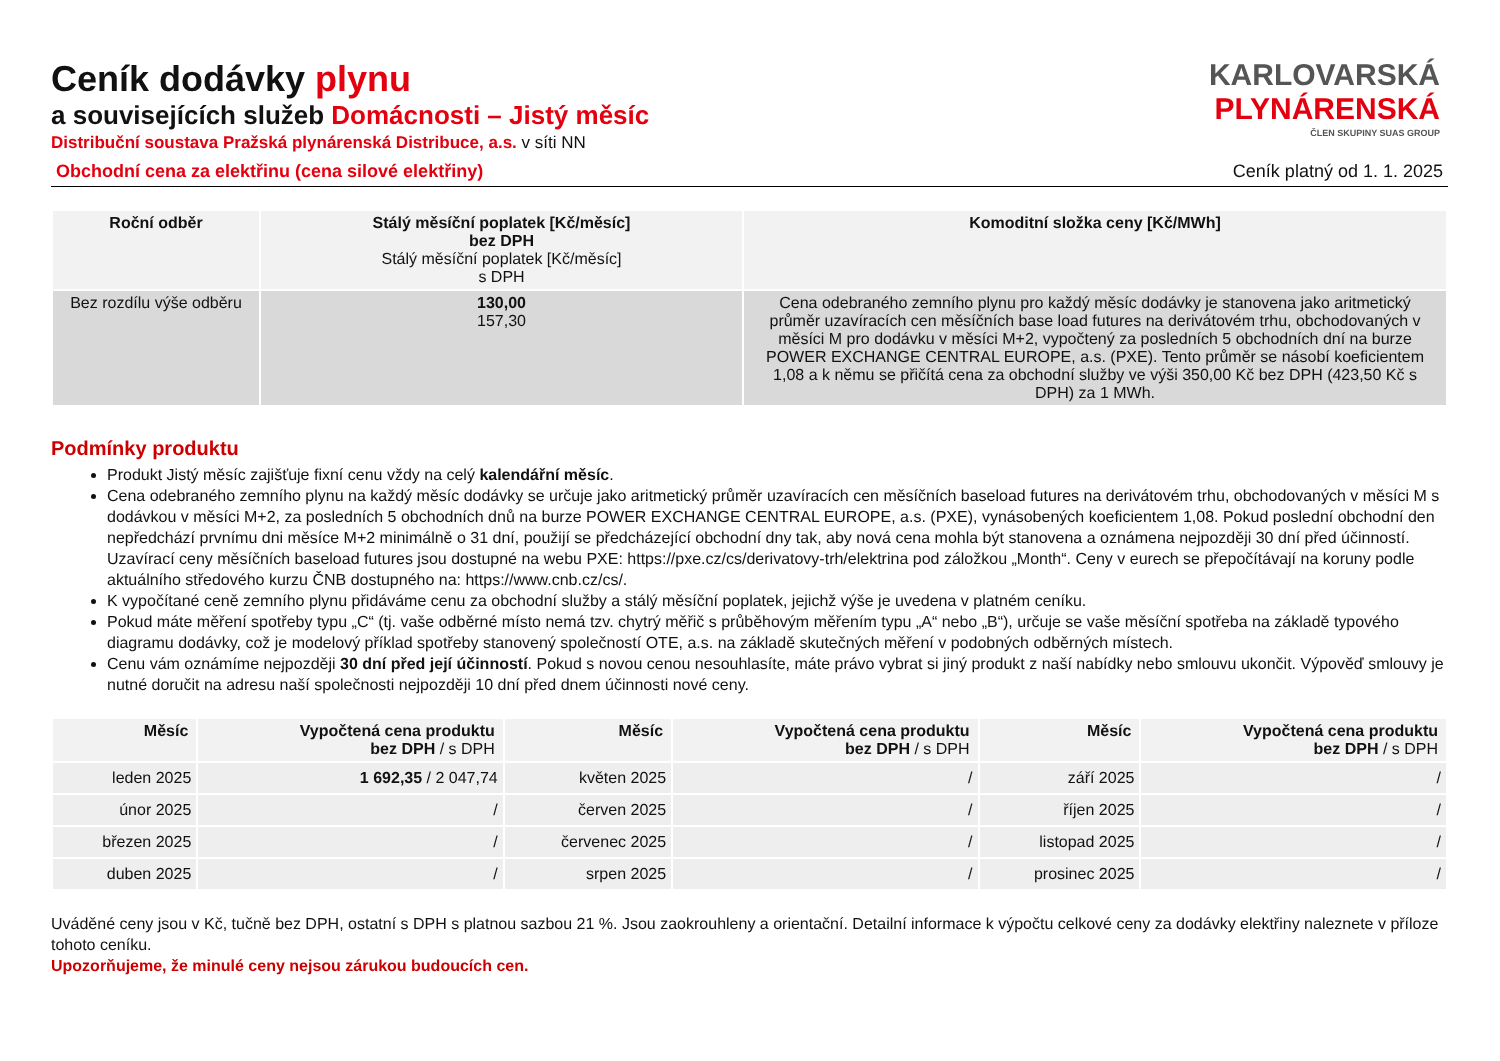Ceník dodávky plynu
a souvisejících služeb Domácnosti – Jistý měsíc
Distribuční soustava Pražská plynárenská Distribuce, a.s. v síti NN
KARLOVARSKÁ
PLYNÁRENSKÁ
ČLEN SKUPINY SUAS GROUP
Obchodní cena za elektřinu (cena silové elektřiny) Ceník platný od 1. 1. 2025
| Roční odběr | Stálý měsíční poplatek [Kč/měsíc] bez DPH Stálý měsíční poplatek [Kč/měsíc] s DPH | Komoditní složka ceny [Kč/MWh] |
| --- | --- | --- |
| Bez rozdílu výše odběru | 130,00 157,30 | Cena odebraného zemního plynu pro každý měsíc dodávky je stanovena jako aritmetický průměr uzavíracích cen měsíčních base load futures na derivátovém trhu, obchodovaných v měsíci M pro dodávku v měsíci M+2, vypočtený za posledních 5 obchodních dní na burze POWER EXCHANGE CENTRAL EUROPE, a.s. (PXE). Tento průměr se násobí koeficientem 1,08 a k němu se přičítá cena za obchodní služby ve výši 350,00 Kč bez DPH (423,50 Kč s DPH) za 1 MWh. |
Podmínky produktu
Produkt Jistý měsíc zajišťuje fixní cenu vždy na celý kalendářní měsíc.
Cena odebraného zemního plynu na každý měsíc dodávky se určuje jako aritmetický průměr uzavíracích cen měsíčních baseload futures na derivátovém trhu, obchodovaných v měsíci M s dodávkou v měsíci M+2, za posledních 5 obchodních dnů na burze POWER EXCHANGE CENTRAL EUROPE, a.s. (PXE), vynásobených koeficientem 1,08. Pokud poslední obchodní den nepředchází prvnímu dni měsíce M+2 minimálně o 31 dní, použijí se předcházející obchodní dny tak, aby nová cena mohla být stanovena a oznámena nejpozději 30 dní před účinností. Uzavírací ceny měsíčních baseload futures jsou dostupné na webu PXE: https://pxe.cz/cs/derivatovy-trh/elektrina pod záložkou „Month“. Ceny v eurech se přepočítávají na koruny podle aktuálního středového kurzu ČNB dostupného na: https://www.cnb.cz/cs/.
K vypočítané ceně zemního plynu přidáváme cenu za obchodní služby a stálý měsíční poplatek, jejichž výše je uvedena v platném ceníku.
Pokud máte měření spotřeby typu „C“ (tj. vaše odběrné místo nemá tzv. chytrý měřič s průběhovým měřením typu „A“ nebo „B“), určuje se vaše měsíční spotřeba na základě typového diagramu dodávky, což je modelový příklad spotřeby stanovený společností OTE, a.s. na základě skutečných měření v podobných odběrných místech.
Cenu vám oznámíme nejpozději 30 dní před její účinností. Pokud s novou cenou nesouhlasíte, máte právo vybrat si jiný produkt z naší nabídky nebo smlouvu ukončit. Výpověď smlouvy je nutné doručit na adresu naší společnosti nejpozději 10 dní před dnem účinnosti nové ceny.
| Měsíc | Vypočtená cena produktu bez DPH / s DPH | Měsíc | Vypočtená cena produktu bez DPH / s DPH | Měsíc | Vypočtená cena produktu bez DPH / s DPH |
| --- | --- | --- | --- | --- | --- |
| leden 2025 | 1 692,35 / 2 047,74 | květen 2025 | / | září 2025 | / |
| únor 2025 | / | červen 2025 | / | říjen 2025 | / |
| březen 2025 | / | červenec 2025 | / | listopad 2025 | / |
| duben 2025 | / | srpen 2025 | / | prosinec 2025 | / |
Uváděné ceny jsou v Kč, tučně bez DPH, ostatní s DPH s platnou sazbou 21 %. Jsou zaokrouhleny a orientační. Detailní informace k výpočtu celkové ceny za dodávky elektřiny naleznete v příloze tohoto ceníku.
Upozorňujeme, že minulé ceny nejsou zárukou budoucích cen.